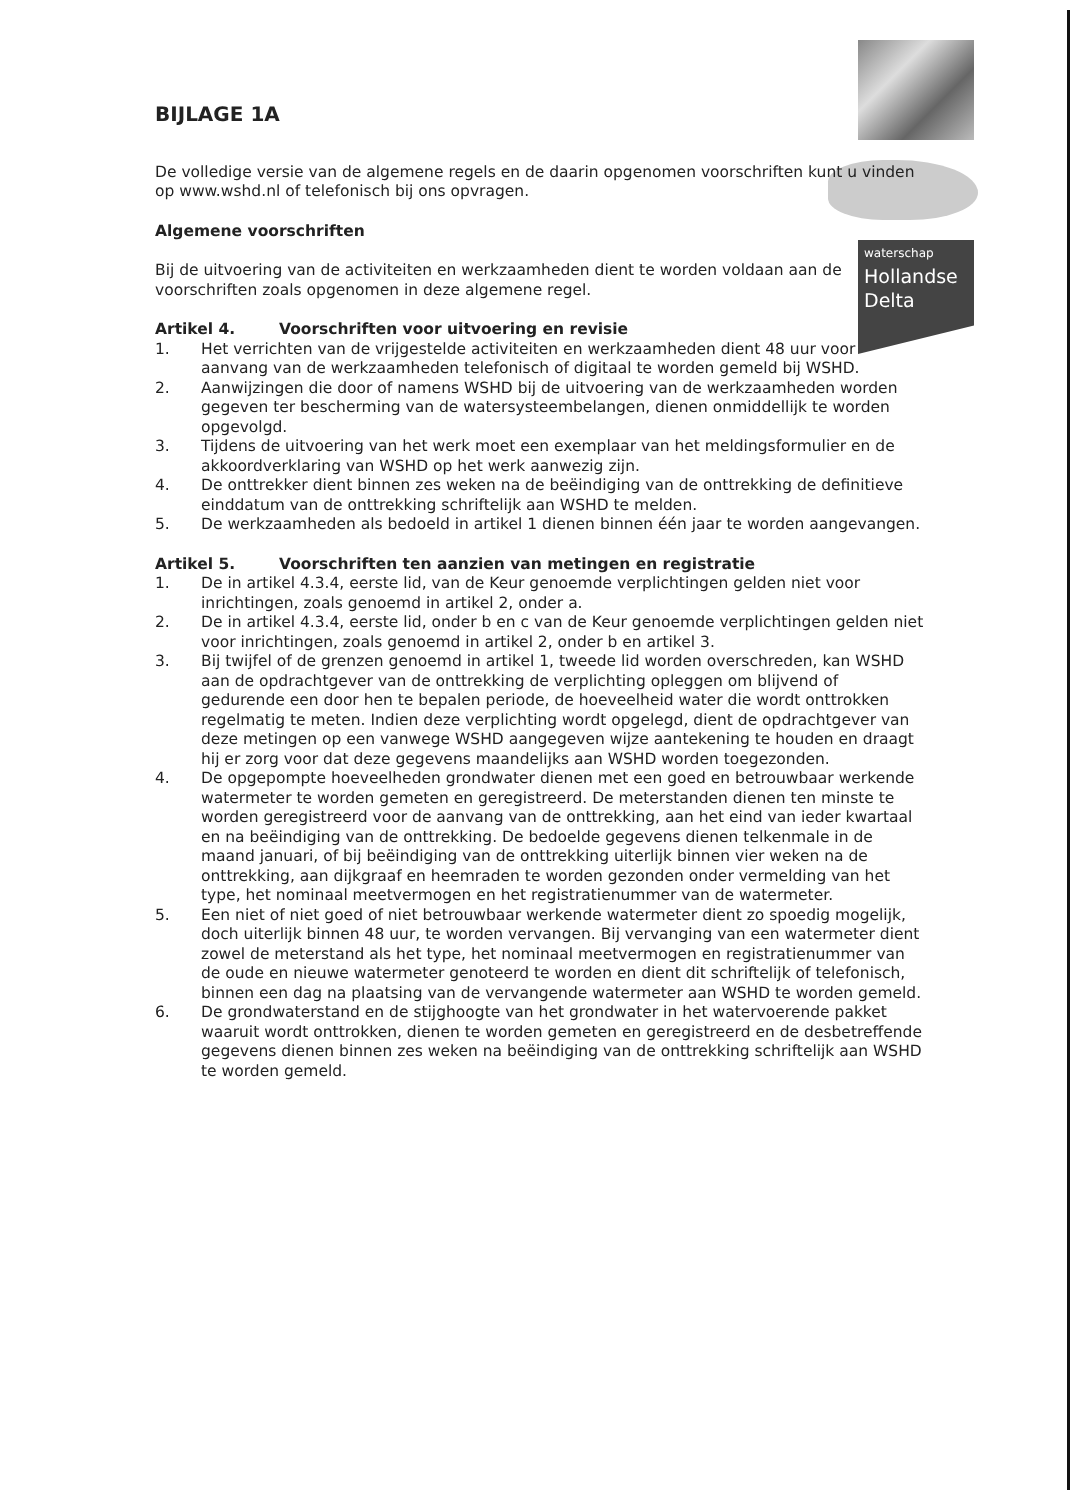waterschap
Hollandse
Delta
BIJLAGE 1A
De volledige versie van de algemene regels en de daarin opgenomen voorschriften kunt u vinden op www.wshd.nl of telefonisch bij ons opvragen.
Algemene voorschriften
Bij de uitvoering van de activiteiten en werkzaamheden dient te worden voldaan aan de voorschriften zoals opgenomen in deze algemene regel.
Artikel 4. Voorschriften voor uitvoering en revisie
1. Het verrichten van de vrijgestelde activiteiten en werkzaamheden dient 48 uur voor aanvang van de werkzaamheden telefonisch of digitaal te worden gemeld bij WSHD.
2. Aanwijzingen die door of namens WSHD bij de uitvoering van de werkzaamheden worden gegeven ter bescherming van de watersysteembelangen, dienen onmiddellijk te worden opgevolgd.
3. Tijdens de uitvoering van het werk moet een exemplaar van het meldingsformulier en de akkoordverklaring van WSHD op het werk aanwezig zijn.
4. De onttrekker dient binnen zes weken na de beëindiging van de onttrekking de definitieve einddatum van de onttrekking schriftelijk aan WSHD te melden.
5. De werkzaamheden als bedoeld in artikel 1 dienen binnen één jaar te worden aangevangen.
Artikel 5. Voorschriften ten aanzien van metingen en registratie
1. De in artikel 4.3.4, eerste lid, van de Keur genoemde verplichtingen gelden niet voor inrichtingen, zoals genoemd in artikel 2, onder a.
2. De in artikel 4.3.4, eerste lid, onder b en c van de Keur genoemde verplichtingen gelden niet voor inrichtingen, zoals genoemd in artikel 2, onder b en artikel 3.
3. Bij twijfel of de grenzen genoemd in artikel 1, tweede lid worden overschreden, kan WSHD aan de opdrachtgever van de onttrekking de verplichting opleggen om blijvend of gedurende een door hen te bepalen periode, de hoeveelheid water die wordt onttrokken regelmatig te meten. Indien deze verplichting wordt opgelegd, dient de opdrachtgever van deze metingen op een vanwege WSHD aangegeven wijze aantekening te houden en draagt hij er zorg voor dat deze gegevens maandelijks aan WSHD worden toegezonden.
4. De opgepompte hoeveelheden grondwater dienen met een goed en betrouwbaar werkende watermeter te worden gemeten en geregistreerd. De meterstanden dienen ten minste te worden geregistreerd voor de aanvang van de onttrekking, aan het eind van ieder kwartaal en na beëindiging van de onttrekking. De bedoelde gegevens dienen telkenmale in de maand januari, of bij beëindiging van de onttrekking uiterlijk binnen vier weken na de onttrekking, aan dijkgraaf en heemraden te worden gezonden onder vermelding van het type, het nominaal meetvermogen en het registratienummer van de watermeter.
5. Een niet of niet goed of niet betrouwbaar werkende watermeter dient zo spoedig mogelijk, doch uiterlijk binnen 48 uur, te worden vervangen. Bij vervanging van een watermeter dient zowel de meterstand als het type, het nominaal meetvermogen en registratienummer van de oude en nieuwe watermeter genoteerd te worden en dient dit schriftelijk of telefonisch, binnen een dag na plaatsing van de vervangende watermeter aan WSHD te worden gemeld.
6. De grondwaterstand en de stijghoogte van het grondwater in het watervoerende pakket waaruit wordt onttrokken, dienen te worden gemeten en geregistreerd en de desbetreffende gegevens dienen binnen zes weken na beëindiging van de onttrekking schriftelijk aan WSHD te worden gemeld.